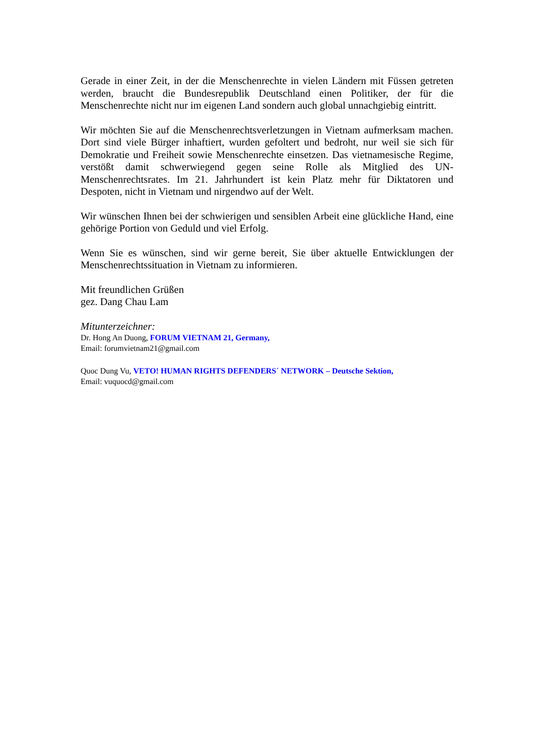Gerade in einer Zeit, in der die Menschenrechte in vielen Ländern mit Füssen getreten werden, braucht die Bundesrepublik Deutschland einen Politiker, der für die Menschenrechte nicht nur im eigenen Land sondern auch global unnachgiebig eintritt.
Wir möchten Sie auf die Menschenrechtsverletzungen in Vietnam aufmerksam machen. Dort sind viele Bürger inhaftiert, wurden gefoltert und bedroht, nur weil sie sich für Demokratie und Freiheit sowie Menschenrechte einsetzen. Das vietnamesische Regime, verstößt damit schwerwiegend gegen seine Rolle als Mitglied des UN-Menschenrechtsrates. Im 21. Jahrhundert ist kein Platz mehr für Diktatoren und Despoten, nicht in Vietnam und nirgendwo auf der Welt.
Wir wünschen Ihnen bei der schwierigen und sensiblen Arbeit eine glückliche Hand, eine gehörige Portion von Geduld und viel Erfolg.
Wenn Sie es wünschen, sind wir gerne bereit, Sie über aktuelle Entwicklungen der Menschenrechtssituation in Vietnam zu informieren.
Mit freundlichen Grüßen
gez. Dang Chau Lam
Mitunterzeichner:
Dr. Hong An Duong, FORUM VIETNAM 21, Germany,
Email: forumvietnam21@gmail.com
Quoc Dung Vu, VETO! HUMAN RIGHTS DEFENDERS´ NETWORK – Deutsche Sektion,
Email: vuquocd@gmail.com